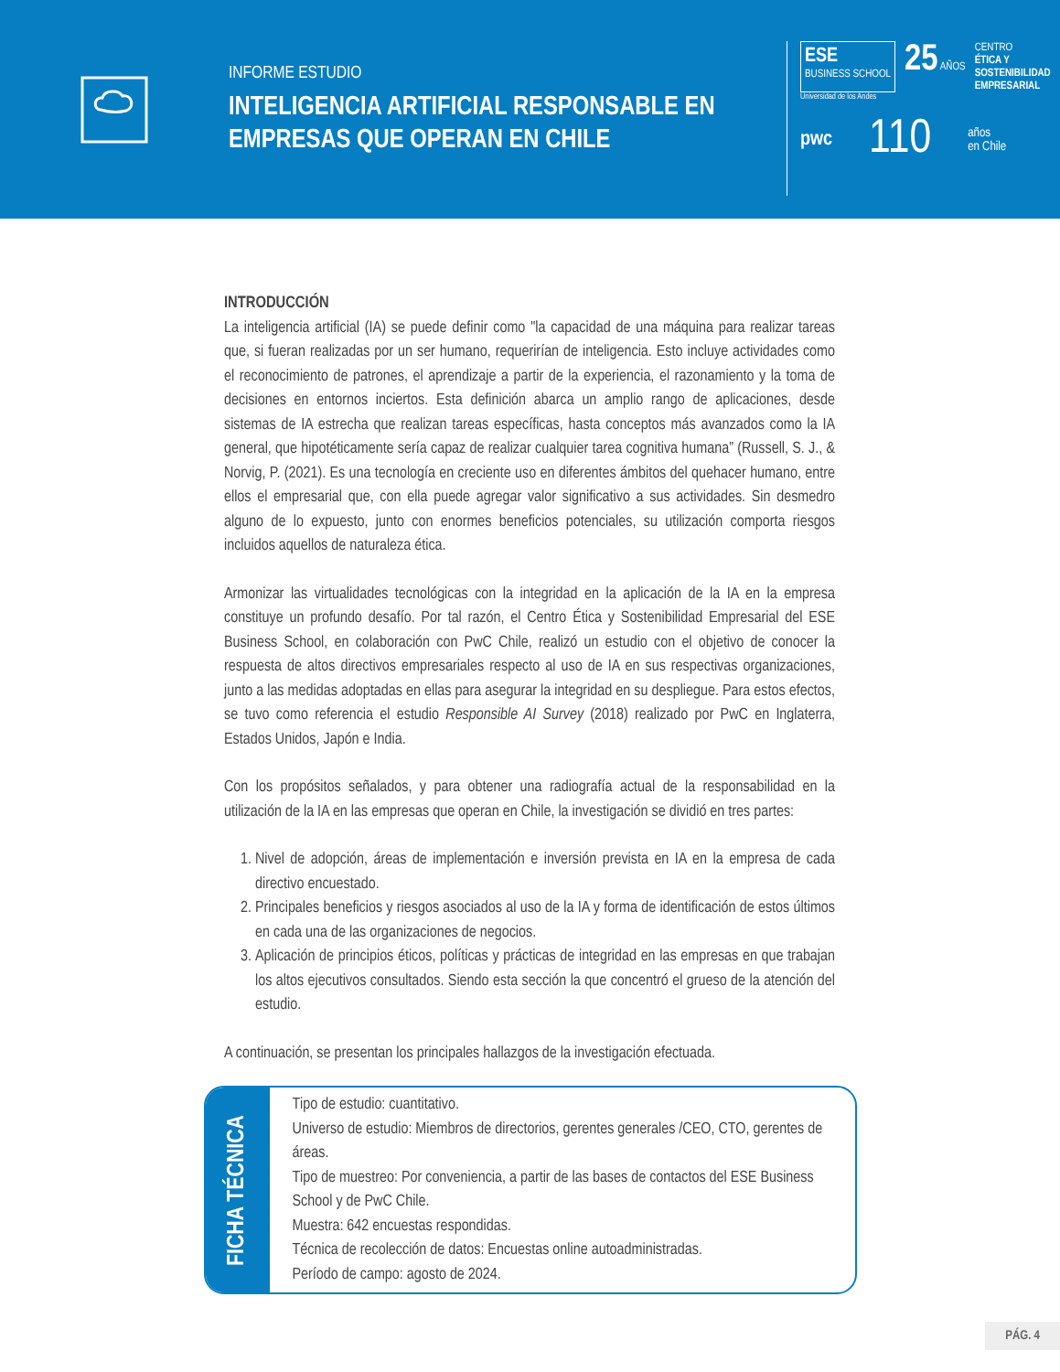INFORME ESTUDIO
INTELIGENCIA ARTIFICIAL RESPONSABLE EN EMPRESAS QUE OPERAN EN CHILE
ESE
BUSINESS SCHOOL
25 AÑOS CENTRO
ÉTICA Y
SOSTENIBILIDAD
EMPRESARIAL
Universidad de los Andes
pwc 110 años
en Chile
INTRODUCCIÓN
La inteligencia artificial (IA) se puede definir como "la capacidad de una máquina para realizar tareas que, si fueran realizadas por un ser humano, requerirían de inteligencia. Esto incluye actividades como el reconocimiento de patrones, el aprendizaje a partir de la experiencia, el razonamiento y la toma de decisiones en entornos inciertos. Esta definición abarca un amplio rango de aplicaciones, desde sistemas de IA estrecha que realizan tareas específicas, hasta conceptos más avanzados como la IA general, que hipotéticamente sería capaz de realizar cualquier tarea cognitiva humana” (Russell, S. J., & Norvig, P. (2021). Es una tecnología en creciente uso en diferentes ámbitos del quehacer humano, entre ellos el empresarial que, con ella puede agregar valor significativo a sus actividades. Sin desmedro alguno de lo expuesto, junto con enormes beneficios potenciales, su utilización comporta riesgos incluidos aquellos de naturaleza ética.
Armonizar las virtualidades tecnológicas con la integridad en la aplicación de la IA en la empresa constituye un profundo desafío. Por tal razón, el Centro Ética y Sostenibilidad Empresarial del ESE Business School, en colaboración con PwC Chile, realizó un estudio con el objetivo de conocer la respuesta de altos directivos empresariales respecto al uso de IA en sus respectivas organizaciones, junto a las medidas adoptadas en ellas para asegurar la integridad en su despliegue. Para estos efectos, se tuvo como referencia el estudio Responsible AI Survey (2018) realizado por PwC en Inglaterra, Estados Unidos, Japón e India.
Con los propósitos señalados, y para obtener una radiografía actual de la responsabilidad en la utilización de la IA en las empresas que operan en Chile, la investigación se dividió en tres partes:
1. Nivel de adopción, áreas de implementación e inversión prevista en IA en la empresa de cada directivo encuestado.
2. Principales beneficios y riesgos asociados al uso de la IA y forma de identificación de estos últimos en cada una de las organizaciones de negocios.
3. Aplicación de principios éticos, políticas y prácticas de integridad en las empresas en que trabajan los altos ejecutivos consultados. Siendo esta sección la que concentró el grueso de la atención del estudio.
A continuación, se presentan los principales hallazgos de la investigación efectuada.
FICHA TÉCNICA
Tipo de estudio: cuantitativo.
Universo de estudio: Miembros de directorios, gerentes generales /CEO, CTO, gerentes de áreas.
Tipo de muestreo: Por conveniencia, a partir de las bases de contactos del ESE Business School y de PwC Chile.
Muestra: 642 encuestas respondidas.
Técnica de recolección de datos: Encuestas online autoadministradas.
Período de campo: agosto de 2024.
PÁG. 4